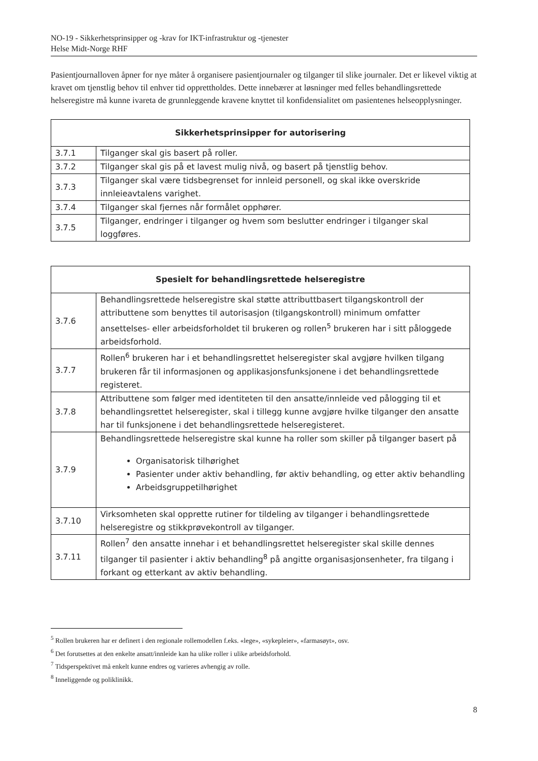NO-19 - Sikkerhetsprinsipper og -krav for IKT-infrastruktur og -tjenester
Helse Midt-Norge RHF
Pasientjournalloven åpner for nye måter å organisere pasientjournaler og tilganger til slike journaler. Det er likevel viktig at kravet om tjenstlig behov til enhver tid opprettholdes. Dette innebærer at løsninger med felles behandlingsrettede helseregistre må kunne ivareta de grunnleggende kravene knyttet til konfidensialitet om pasientenes helseopplysninger.
| Sikkerhetsprinsipper for autorisering | |
| --- | --- |
| 3.7.1 | Tilganger skal gis basert på roller. |
| 3.7.2 | Tilganger skal gis på et lavest mulig nivå, og basert på tjenstlig behov. |
| 3.7.3 | Tilganger skal være tidsbegrenset for innleid personell, og skal ikke overskride innleieavtalens varighet. |
| 3.7.4 | Tilganger skal fjernes når formålet opphører. |
| 3.7.5 | Tilganger, endringer i tilganger og hvem som beslutter endringer i tilganger skal loggføres. |
| Spesielt for behandlingsrettede helseregistre | |
| --- | --- |
| 3.7.6 | Behandlingsrettede helseregistre skal støtte attributtbasert tilgangskontroll der attributtene som benyttes til autorisasjon (tilgangskontroll) minimum omfatter ansettelses- eller arbeidsforholdet til brukeren og rollen<sup>5</sup> brukeren har i sitt påloggede arbeidsforhold. |
| 3.7.7 | Rollen<sup>6</sup> brukeren har i et behandlingsrettet helseregister skal avgjøre hvilken tilgang brukeren får til informasjonen og applikasjonsfunksjonene i det behandlingsrettede registeret. |
| 3.7.8 | Attributtene som følger med identiteten til den ansatte/innleide ved pålogging til et behandlingsrettet helseregister, skal i tillegg kunne avgjøre hvilke tilganger den ansatte har til funksjonene i det behandlingsrettede helseregisteret. |
| 3.7.9 | Behandlingsrettede helseregistre skal kunne ha roller som skiller på tilganger basert på Organisatorisk tilhørighet Pasienter under aktiv behandling, før aktiv behandling, og etter aktiv behandling Arbeidsgruppetilhørighet |
| 3.7.10 | Virksomheten skal opprette rutiner for tildeling av tilganger i behandlingsrettede helseregistre og stikkprøvekontroll av tilganger. |
| 3.7.11 | Rollen<sup>7</sup> den ansatte innehar i et behandlingsrettet helseregister skal skille dennes tilganger til pasienter i aktiv behandling<sup>8</sup> på angitte organisasjonsenheter, fra tilgang i forkant og etterkant av aktiv behandling. |
<sup>5</sup> Rollen brukeren har er definert i den regionale rollemodellen f.eks. «lege», «sykepleier», «farmasøyt», osv.
<sup>6</sup> Det forutsettes at den enkelte ansatt/innleide kan ha ulike roller i ulike arbeidsforhold.
<sup>7</sup> Tidsperspektivet må enkelt kunne endres og varieres avhengig av rolle.
<sup>8</sup> Inneliggende og poliklinikk.
8